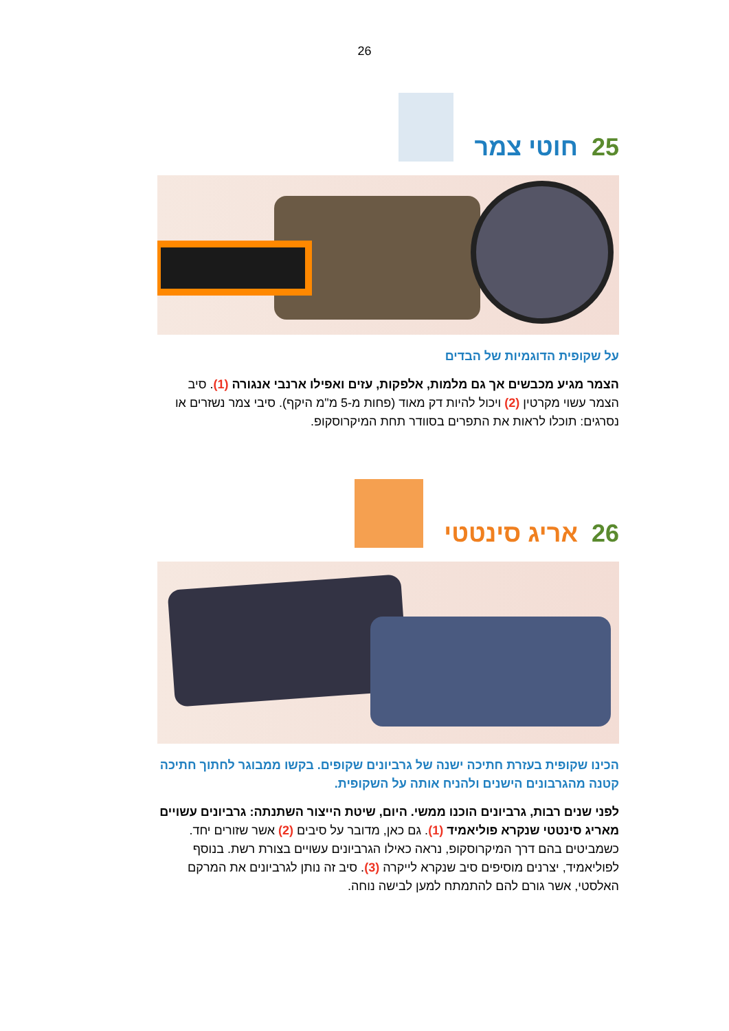26
25 חוטי צמר
על שקופית הדוגמיות של הבדים
הצמר מגיע מכבשים אך גם מלמות, אלפקות, עזים ואפילו ארנבי אנגורה (1). סיב הצמר עשוי מקרטין (2) ויכול להיות דק מאוד (פחות מ-5 מ"מ היקף). סיבי צמר נשזרים או נסרגים: תוכלו לראות את התפרים בסוודר תחת המיקרוסקופ.
26 אריג סינטטי
הכינו שקופית בעזרת חתיכה ישנה של גרביונים שקופים. בקשו ממבוגר לחתוך חתיכה קטנה מהגרבונים הישנים ולהניח אותה על השקופית.
לפני שנים רבות, גרביונים הוכנו ממשי. היום, שיטת הייצור השתנתה: גרביונים עשויים מאריג סינטטי שנקרא פוליאמיד (1). גם כאן, מדובר על סיבים (2) אשר שזורים יחד. כשמביטים בהם דרך המיקרוסקופ, נראה כאילו הגרביונים עשויים בצורת רשת. בנוסף לפוליאמיד, יצרנים מוסיפים סיב שנקרא לייקרה (3). סיב זה נותן לגרביונים את המרקם האלסטי, אשר גורם להם להתמתח למען לבישה נוחה.